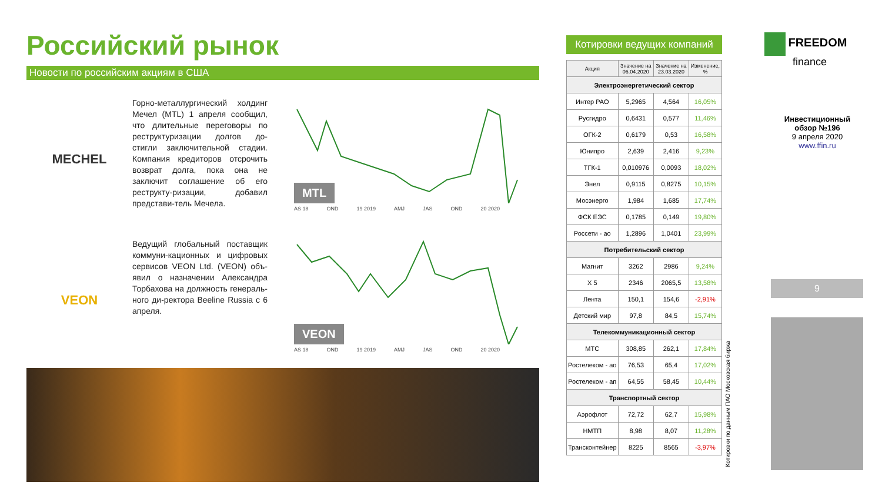Российский рынок
Новости по российским акциям в США
MECHEL
Горно-металлургический холдинг Мечел (MTL) 1 апреля сообщил, что длительные переговоры по реструктуризации долгов до-стигли заключительной стадии. Компания кредиторов отсрочить возврат долга, пока она не заключит соглашение об его реструкту-ризации, добавил представи-тель Мечела.
MTL
AS 18 OND 19 2019 AMJ JAS OND 20 2020
VEON
Ведущий глобальный поставщик коммуни-кационных и цифровых сервисов VEON Ltd. (VEON) объ-явил о назначении Александра Торбахова на должность генераль-ного ди-ректора Beeline Russia с 6 апреля.
VEON
AS 18 OND 19 2019 AMJ JAS OND 20 2020
Котировки ведущих компаний
| Акция | Значение на 06.04.2020 | Значение на 23.03.2020 | Изменение, % |
| --- | --- | --- | --- |
| Электроэнергетический сектор | | | |
| Интер РАО | 5,2965 | 4,564 | 16,05% |
| Русгидро | 0,6431 | 0,577 | 11,46% |
| ОГК-2 | 0,6179 | 0,53 | 16,58% |
| Юнипро | 2,639 | 2,416 | 9,23% |
| ТГК-1 | 0,010976 | 0,0093 | 18,02% |
| Энел | 0,9115 | 0,8275 | 10,15% |
| Мосэнерго | 1,984 | 1,685 | 17,74% |
| ФСК ЕЭС | 0,1785 | 0,149 | 19,80% |
| Россети - ао | 1,2896 | 1,0401 | 23,99% |
| Потребительский сектор | | | |
| Магнит | 3262 | 2986 | 9,24% |
| X 5 | 2346 | 2065,5 | 13,58% |
| Лента | 150,1 | 154,6 | -2,91% |
| Детский мир | 97,8 | 84,5 | 15,74% |
| Телекоммуникационный сектор | | | |
| МТС | 308,85 | 262,1 | 17,84% |
| Ростелеком - ао | 76,53 | 65,4 | 17,02% |
| Ростелеком - ап | 64,55 | 58,45 | 10,44% |
| Транспортный сектор | | | |
| Аэрофлот | 72,72 | 62,7 | 15,98% |
| НМТП | 8,98 | 8,07 | 11,28% |
| Трансконтейнер | 8225 | 8565 | -3,97% |
Котировки по данным ПАО Московская биржа
FREEDOM
finance
Инвестиционный обзор №196
9 апреля 2020
www.ffin.ru
9